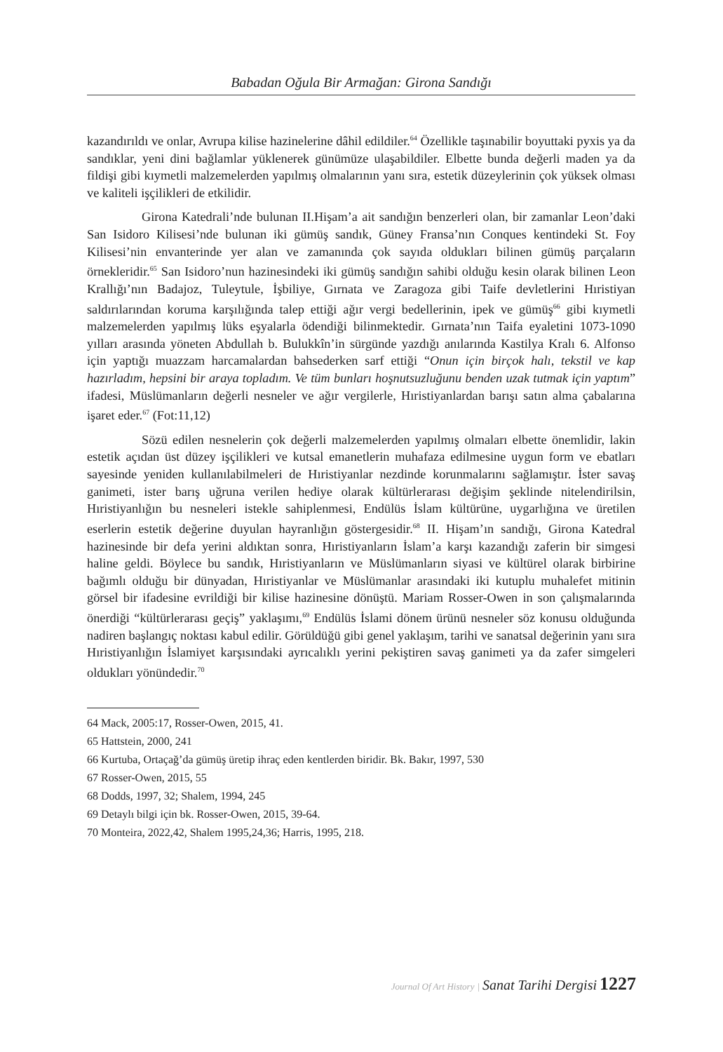Babadan Oğula Bir Armağan: Girona Sandığı
kazandırıldı ve onlar, Avrupa kilise hazinelerine dâhil edildiler.<sup>64</sup> Özellikle taşınabilir boyuttaki pyxis ya da sandıklar, yeni dini bağlamlar yüklenerek günümüze ulaşabildiler. Elbette bunda değerli maden ya da fildişi gibi kıymetli malzemelerden yapılmış olmalarının yanı sıra, estetik düzeylerinin çok yüksek olması ve kaliteli işçilikleri de etkilidir.
Girona Katedrali’nde bulunan II.Hişam’a ait sandığın benzerleri olan, bir zamanlar Leon’daki San Isidoro Kilisesi’nde bulunan iki gümüş sandık, Güney Fransa’nın Conques kentindeki St. Foy Kilisesi’nin envanterinde yer alan ve zamanında çok sayıda oldukları bilinen gümüş parçaların örnekleridir.<sup>65</sup> San Isidoro’nun hazinesindeki iki gümüş sandığın sahibi olduğu kesin olarak bilinen Leon Krallığı’nın Badajoz, Tuleytule, İşbiliye, Gırnata ve Zaragoza gibi Taife devletlerini Hıristiyan saldırılarından koruma karşılığında talep ettiği ağır vergi bedellerinin, ipek ve gümüş<sup>66</sup> gibi kıymetli malzemelerden yapılmış lüks eşyalarla ödendiği bilinmektedir. Gırnata’nın Taifa eyaletini 1073-1090 yılları arasında yöneten Abdullah b. Bulukkîn’in sürgünde yazdığı anılarında Kastilya Kralı 6. Alfonso için yaptığı muazzam harcamalardan bahsederken sarf ettiği “Onun için birçok halı, tekstil ve kap hazırladım, hepsini bir araya topladım. Ve tüm bunları hoşnutsuzluğunu benden uzak tutmak için yaptım” ifadesi, Müslümanların değerli nesneler ve ağır vergilerle, Hıristiyanlardan barışı satın alma çabalarına işaret eder.<sup>67</sup> (Fot:11,12)
Sözü edilen nesnelerin çok değerli malzemelerden yapılmış olmaları elbette önemlidir, lakin estetik açıdan üst düzey işçilikleri ve kutsal emanetlerin muhafaza edilmesine uygun form ve ebatları sayesinde yeniden kullanılabilmeleri de Hıristiyanlar nezdinde korunmalarını sağlamıştır. İster savaş ganimeti, ister barış uğruna verilen hediye olarak kültürlerarası değişim şeklinde nitelendirilsin, Hıristiyanlığın bu nesneleri istekle sahiplenmesi, Endülüs İslam kültürüne, uygarlığına ve üretilen eserlerin estetik değerine duyulan hayranlığın göstergesidir.<sup>68</sup> II. Hişam’ın sandığı, Girona Katedral hazinesinde bir defa yerini aldıktan sonra, Hıristiyanların İslam’a karşı kazandığı zaferin bir simgesi haline geldi. Böylece bu sandık, Hıristiyanların ve Müslümanların siyasi ve kültürel olarak birbirine bağımlı olduğu bir dünyadan, Hıristiyanlar ve Müslümanlar arasındaki iki kutuplu muhalefet mitinin görsel bir ifadesine evrildiği bir kilise hazinesine dönüştü. Mariam Rosser-Owen in son çalışmalarında önerdiği “kültürlerarası geçiş” yaklaşımı,<sup>69</sup> Endülüs İslami dönem ürünü nesneler söz konusu olduğunda nadiren başlangıç noktası kabul edilir. Görüldüğü gibi genel yaklaşım, tarihi ve sanatsal değerinin yanı sıra Hıristiyanlığın İslamiyet karşısındaki ayrıcalıklı yerini pekiştiren savaş ganimeti ya da zafer simgeleri oldukları yönündedir.<sup>70</sup>
64 Mack, 2005:17, Rosser-Owen, 2015, 41.
65 Hattstein, 2000, 241
66 Kurtuba, Ortaçağ’da gümüş üretip ihraç eden kentlerden biridir. Bk. Bakır, 1997, 530
67 Rosser-Owen, 2015, 55
68 Dodds, 1997, 32; Shalem, 1994, 245
69 Detaylı bilgi için bk. Rosser-Owen, 2015, 39-64.
70 Monteira, 2022,42, Shalem 1995,24,36; Harris, 1995, 218.
Journal Of Art History | Sanat Tarihi Dergisi 1227